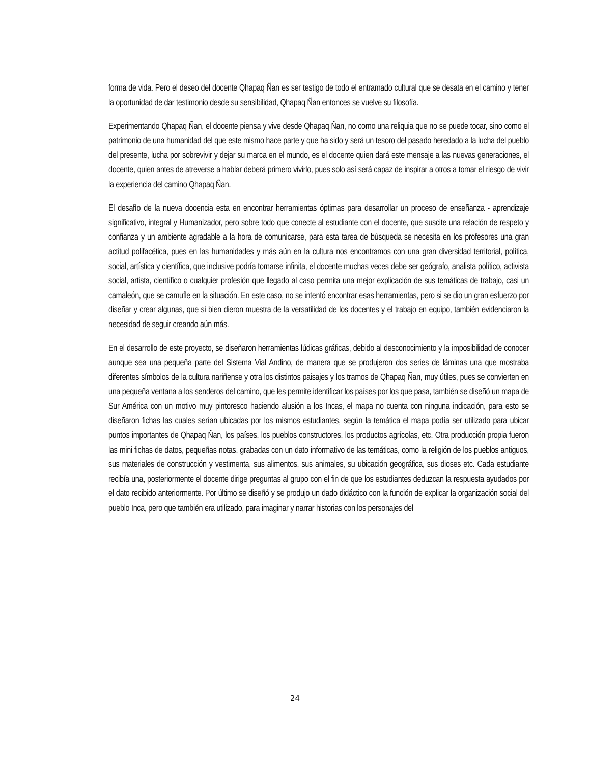forma de vida. Pero el deseo del docente Qhapaq Ñan es ser testigo de todo el entramado cultural que se desata en el camino y tener la oportunidad de dar testimonio desde su sensibilidad, Qhapaq Ñan entonces se vuelve su filosofía.
Experimentando Qhapaq Ñan, el docente piensa y vive desde Qhapaq Ñan, no como una reliquia que no se puede tocar, sino como el patrimonio de una humanidad del que este mismo hace parte y que ha sido y será un tesoro del pasado heredado a la lucha del pueblo del presente, lucha por sobrevivir y dejar su marca en el mundo, es el docente quien dará este mensaje a las nuevas generaciones, el docente, quien antes de atreverse a hablar deberá primero vivirlo, pues solo así será capaz de inspirar a otros a tomar el riesgo de vivir la experiencia del camino Qhapaq Ñan.
El desafío de la nueva docencia esta en encontrar herramientas óptimas para desarrollar un proceso de enseñanza - aprendizaje significativo, integral y Humanizador, pero sobre todo que conecte al estudiante con el docente, que suscite una relación de respeto y confianza y un ambiente agradable a la hora de comunicarse, para esta tarea de búsqueda se necesita en los profesores una gran actitud polifacética, pues en las humanidades y más aún en la cultura nos encontramos con una gran diversidad territorial, política, social, artística y científica, que inclusive podría tornarse infinita, el docente muchas veces debe ser geógrafo, analista político, activista social, artista, científico o cualquier profesión que llegado al caso permita una mejor explicación de sus temáticas de trabajo, casi un camaleón, que se camufle en la situación. En este caso, no se intentó encontrar esas herramientas, pero si se dio un gran esfuerzo por diseñar y crear algunas, que si bien dieron muestra de la versatilidad de los docentes y el trabajo en equipo, también evidenciaron la necesidad de seguir creando aún más.
En el desarrollo de este proyecto, se diseñaron herramientas lúdicas gráficas, debido al desconocimiento y la imposibilidad de conocer aunque sea una pequeña parte del Sistema Vial Andino, de manera que se produjeron dos series de láminas una que mostraba diferentes símbolos de la cultura nariñense y otra los distintos paisajes y los tramos de Qhapaq Ñan, muy útiles, pues se convierten en una pequeña ventana a los senderos del camino, que les permite identificar los países por los que pasa, también se diseñó un mapa de Sur América con un motivo muy pintoresco haciendo alusión a los Incas, el mapa no cuenta con ninguna indicación, para esto se diseñaron fichas las cuales serían ubicadas por los mismos estudiantes, según la temática el mapa podía ser utilizado para ubicar puntos importantes de Qhapaq Ñan, los países, los pueblos constructores, los productos agrícolas, etc. Otra producción propia fueron las mini fichas de datos, pequeñas notas, grabadas con un dato informativo de las temáticas, como la religión de los pueblos antiguos, sus materiales de construcción y vestimenta, sus alimentos, sus animales, su ubicación geográfica, sus dioses etc. Cada estudiante recibía una, posteriormente el docente dirige preguntas al grupo con el fin de que los estudiantes deduzcan la respuesta ayudados por el dato recibido anteriormente. Por último se diseñó y se produjo un dado didáctico con la función de explicar la organización social del pueblo Inca, pero que también era utilizado, para imaginar y narrar historias con los personajes del
24